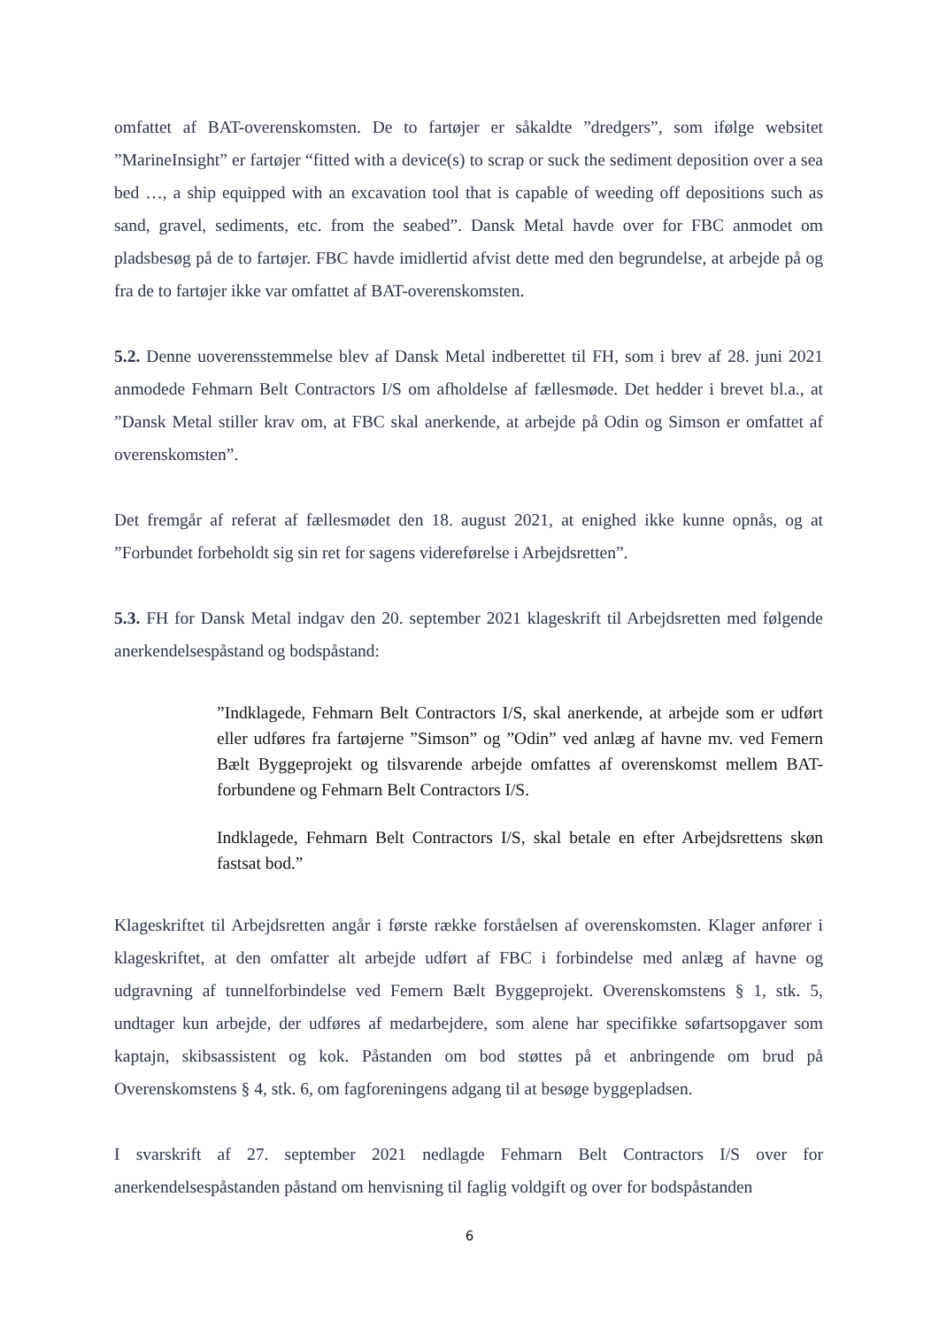omfattet af BAT-overenskomsten. De to fartøjer er såkaldte ”dredgers”, som ifølge websitet ”MarineInsight” er fartøjer “fitted with a device(s) to scrap or suck the sediment deposition over a sea bed …, a ship equipped with an excavation tool that is capable of weeding off depositions such as sand, gravel, sediments, etc. from the seabed”. Dansk Metal havde over for FBC anmodet om pladsbesøg på de to fartøjer. FBC havde imidlertid afvist dette med den begrundelse, at arbejde på og fra de to fartøjer ikke var omfattet af BAT-overenskomsten.
5.2. Denne uoverensstemmelse blev af Dansk Metal indberettet til FH, som i brev af 28. juni 2021 anmodede Fehmarn Belt Contractors I/S om afholdelse af fællesmøde. Det hedder i brevet bl.a., at ”Dansk Metal stiller krav om, at FBC skal anerkende, at arbejde på Odin og Simson er omfattet af overenskomsten”.
Det fremgår af referat af fællesmødet den 18. august 2021, at enighed ikke kunne opnås, og at ”Forbundet forbeholdt sig sin ret for sagens videreførelse i Arbejdsretten”.
5.3. FH for Dansk Metal indgav den 20. september 2021 klageskrift til Arbejdsretten med følgende anerkendelsespåstand og bodspåstand:
”Indklagede, Fehmarn Belt Contractors I/S, skal anerkende, at arbejde som er udført eller udføres fra fartøjerne ”Simson” og ”Odin” ved anlæg af havne mv. ved Femern Bælt Byggeprojekt og tilsvarende arbejde omfattes af overenskomst mellem BAT-forbundene og Fehmarn Belt Contractors I/S.
Indklagede, Fehmarn Belt Contractors I/S, skal betale en efter Arbejdsrettens skøn fastsat bod.”
Klageskriftet til Arbejdsretten angår i første række forståelsen af overenskomsten. Klager anfører i klageskriftet, at den omfatter alt arbejde udført af FBC i forbindelse med anlæg af havne og udgravning af tunnelforbindelse ved Femern Bælt Byggeprojekt. Overenskomstens § 1, stk. 5, undtager kun arbejde, der udføres af medarbejdere, som alene har specifikke søfartsopgaver som kaptajn, skibsassistent og kok. Påstanden om bod støttes på et anbringende om brud på Overenskomstens § 4, stk. 6, om fagforeningens adgang til at besøge byggepladsen.
I svarskrift af 27. september 2021 nedlagde Fehmarn Belt Contractors I/S over for anerkendelsespåstanden påstand om henvisning til faglig voldgift og over for bodspåstanden
6